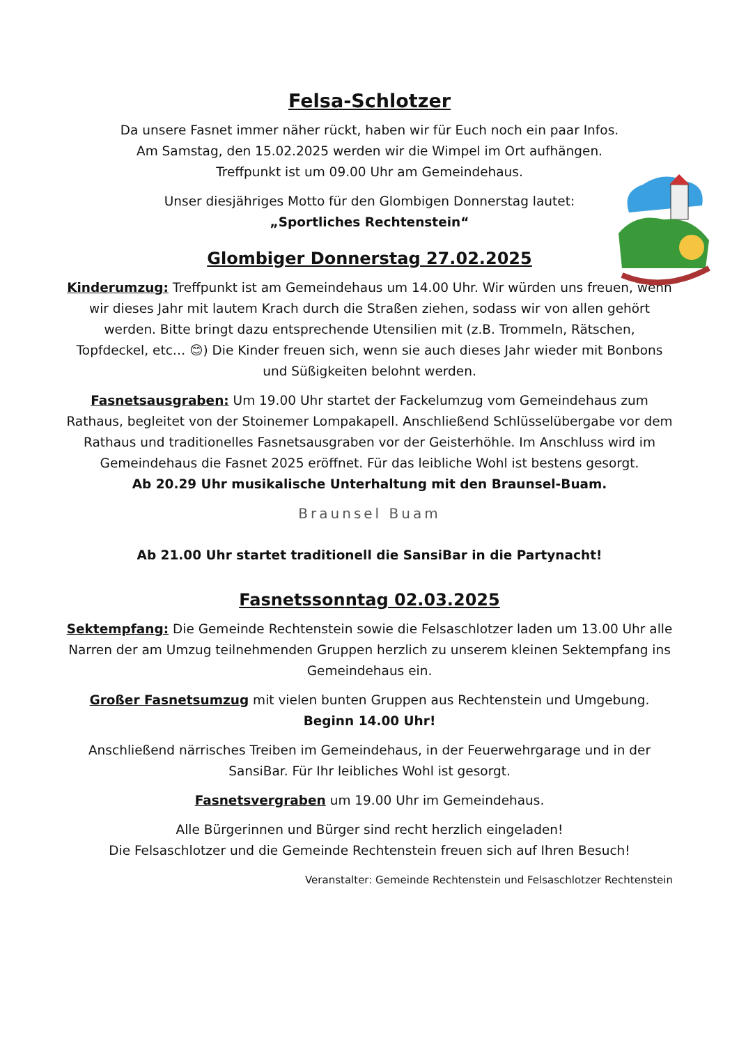Felsa-Schlotzer
Da unsere Fasnet immer näher rückt, haben wir für Euch noch ein paar Infos.
Am Samstag, den 15.02.2025 werden wir die Wimpel im Ort aufhängen.
Treffpunkt ist um 09.00 Uhr am Gemeindehaus.
Unser diesjähriges Motto für den Glombigen Donnerstag lautet:
„Sportliches Rechtenstein“
Glombiger Donnerstag 27.02.2025
Kinderumzug: Treffpunkt ist am Gemeindehaus um 14.00 Uhr. Wir würden uns freuen, wenn wir dieses Jahr mit lautem Krach durch die Straßen ziehen, sodass wir von allen gehört werden. Bitte bringt dazu entsprechende Utensilien mit (z.B. Trommeln, Rätschen, Topfdeckel, etc… 😊) Die Kinder freuen sich, wenn sie auch dieses Jahr wieder mit Bonbons und Süßigkeiten belohnt werden.
Fasnetsausgraben: Um 19.00 Uhr startet der Fackelumzug vom Gemeindehaus zum Rathaus, begleitet von der Stoinemer Lompakapell. Anschließend Schlüsselübergabe vor dem Rathaus und traditionelles Fasnetsausgraben vor der Geisterhöhle. Im Anschluss wird im Gemeindehaus die Fasnet 2025 eröffnet. Für das leibliche Wohl ist bestens gesorgt.
Ab 20.29 Uhr musikalische Unterhaltung mit den Braunsel-Buam.
Braunsel Buam
Ab 21.00 Uhr startet traditionell die SansiBar in die Partynacht!
Fasnetssonntag 02.03.2025
Sektempfang: Die Gemeinde Rechtenstein sowie die Felsaschlotzer laden um 13.00 Uhr alle Narren der am Umzug teilnehmenden Gruppen herzlich zu unserem kleinen Sektempfang ins Gemeindehaus ein.
Großer Fasnetsumzug mit vielen bunten Gruppen aus Rechtenstein und Umgebung.
Beginn 14.00 Uhr!
Anschließend närrisches Treiben im Gemeindehaus, in der Feuerwehrgarage und in der SansiBar. Für Ihr leibliches Wohl ist gesorgt.
Fasnetsvergraben um 19.00 Uhr im Gemeindehaus.
Alle Bürgerinnen und Bürger sind recht herzlich eingeladen!
Die Felsaschlotzer und die Gemeinde Rechtenstein freuen sich auf Ihren Besuch!
Veranstalter: Gemeinde Rechtenstein und Felsaschlotzer Rechtenstein